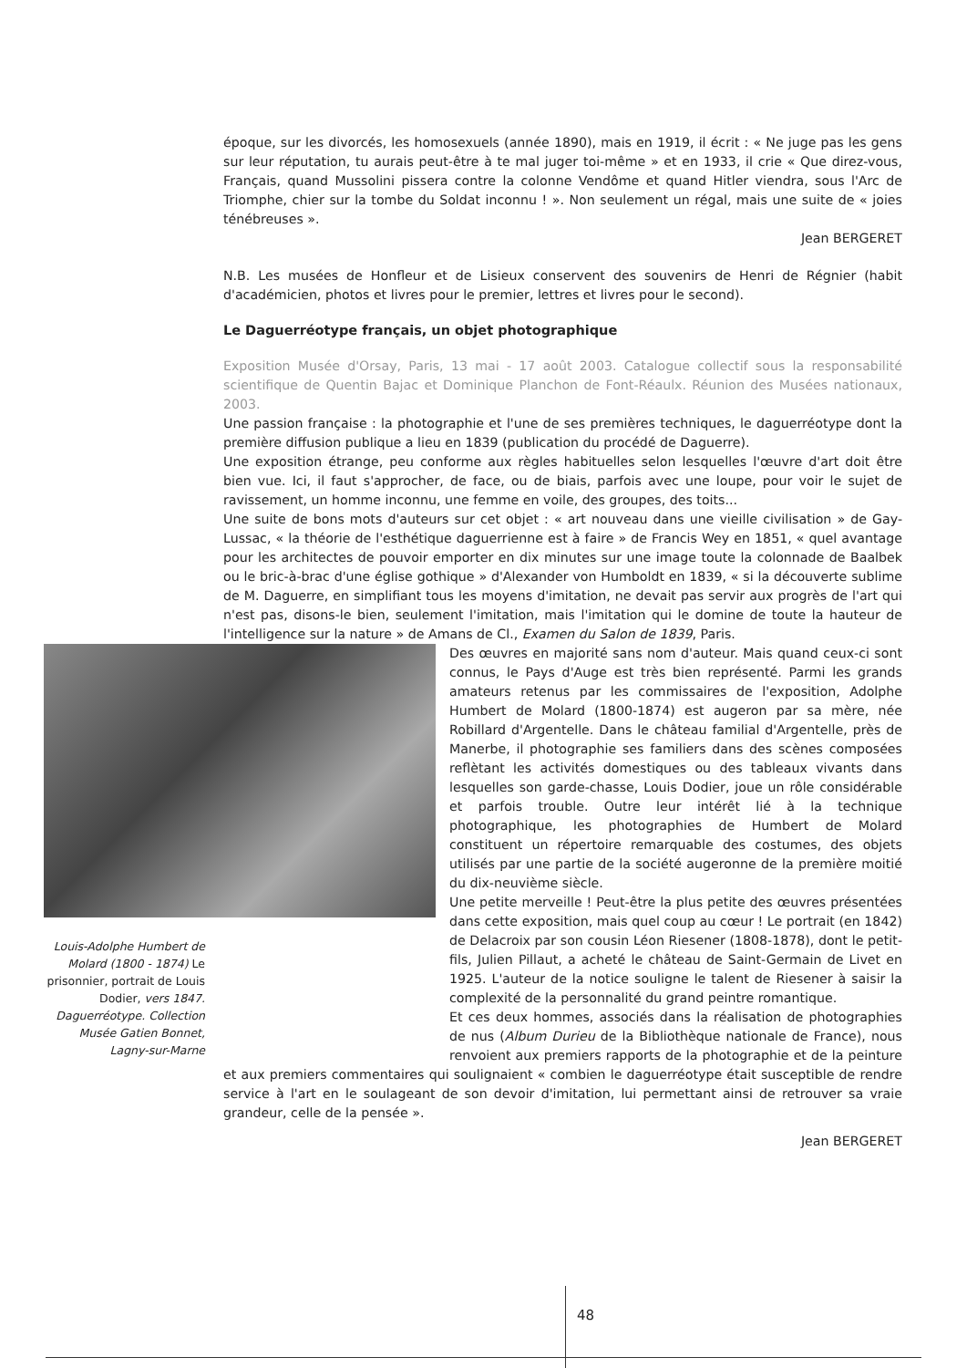époque, sur les divorcés, les homosexuels (année 1890), mais en 1919, il écrit : « Ne juge pas les gens sur leur réputation, tu aurais peut-être à te mal juger toi-même » et en 1933, il crie « Que direz-vous, Français, quand Mussolini pissera contre la colonne Vendôme et quand Hitler viendra, sous l'Arc de Triomphe, chier sur la tombe du Soldat inconnu ! ». Non seulement un régal, mais une suite de « joies ténébreuses ».
Jean BERGERET
N.B. Les musées de Honfleur et de Lisieux conservent des souvenirs de Henri de Régnier (habit d'académicien, photos et livres pour le premier, lettres et livres pour le second).
Le Daguerréotype français, un objet photographique
Exposition Musée d'Orsay, Paris, 13 mai - 17 août 2003. Catalogue collectif sous la responsabilité scientifique de Quentin Bajac et Dominique Planchon de Font-Réaulx. Réunion des Musées nationaux, 2003.
Une passion française : la photographie et l'une de ses premières techniques, le daguerréotype dont la première diffusion publique a lieu en 1839 (publication du procédé de Daguerre).
Une exposition étrange, peu conforme aux règles habituelles selon lesquelles l'œuvre d'art doit être bien vue. Ici, il faut s'approcher, de face, ou de biais, parfois avec une loupe, pour voir le sujet de ravissement, un homme inconnu, une femme en voile, des groupes, des toits...
Une suite de bons mots d'auteurs sur cet objet : « art nouveau dans une vieille civilisation » de Gay-Lussac, « la théorie de l'esthétique daguerrienne est à faire » de Francis Wey en 1851, « quel avantage pour les architectes de pouvoir emporter en dix minutes sur une image toute la colonnade de Baalbek ou le bric-à-brac d'une église gothique » d'Alexander von Humboldt en 1839, « si la découverte sublime de M. Daguerre, en simplifiant tous les moyens d'imitation, ne devait pas servir aux progrès de l'art qui n'est pas, disons-le bien, seulement l'imitation, mais l'imitation qui le domine de toute la hauteur de l'intelligence sur la nature » de Amans de Cl., Examen du Salon de 1839, Paris.
Louis-Adolphe Humbert de Molard (1800 - 1874) Le prisonnier, portrait de Louis Dodier, vers 1847. Daguerréotype. Collection Musée Gatien Bonnet, Lagny-sur-Marne
Des œuvres en majorité sans nom d'auteur. Mais quand ceux-ci sont connus, le Pays d'Auge est très bien représenté. Parmi les grands amateurs retenus par les commissaires de l'exposition, Adolphe Humbert de Molard (1800-1874) est augeron par sa mère, née Robillard d'Argentelle. Dans le château familial d'Argentelle, près de Manerbe, il photographie ses familiers dans des scènes composées reflètant les activités domestiques ou des tableaux vivants dans lesquelles son garde-chasse, Louis Dodier, joue un rôle considérable et parfois trouble. Outre leur intérêt lié à la technique photographique, les photographies de Humbert de Molard constituent un répertoire remarquable des costumes, des objets utilisés par une partie de la société augeronne de la première moitié du dix-neuvième siècle.
Une petite merveille ! Peut-être la plus petite des œuvres présentées dans cette exposition, mais quel coup au cœur ! Le portrait (en 1842) de Delacroix par son cousin Léon Riesener (1808-1878), dont le petit-fils, Julien Pillaut, a acheté le château de Saint-Germain de Livet en 1925. L'auteur de la notice souligne le talent de Riesener à saisir la complexité de la personnalité du grand peintre romantique.
Et ces deux hommes, associés dans la réalisation de photographies de nus (Album Durieu de la Bibliothèque nationale de France), nous renvoient aux premiers rapports de la photographie et de la peinture et aux premiers commentaires qui soulignaient « combien le daguerréotype était susceptible de rendre service à l'art en le soulageant de son devoir d'imitation, lui permettant ainsi de retrouver sa vraie grandeur, celle de la pensée ».
Jean BERGERET
48